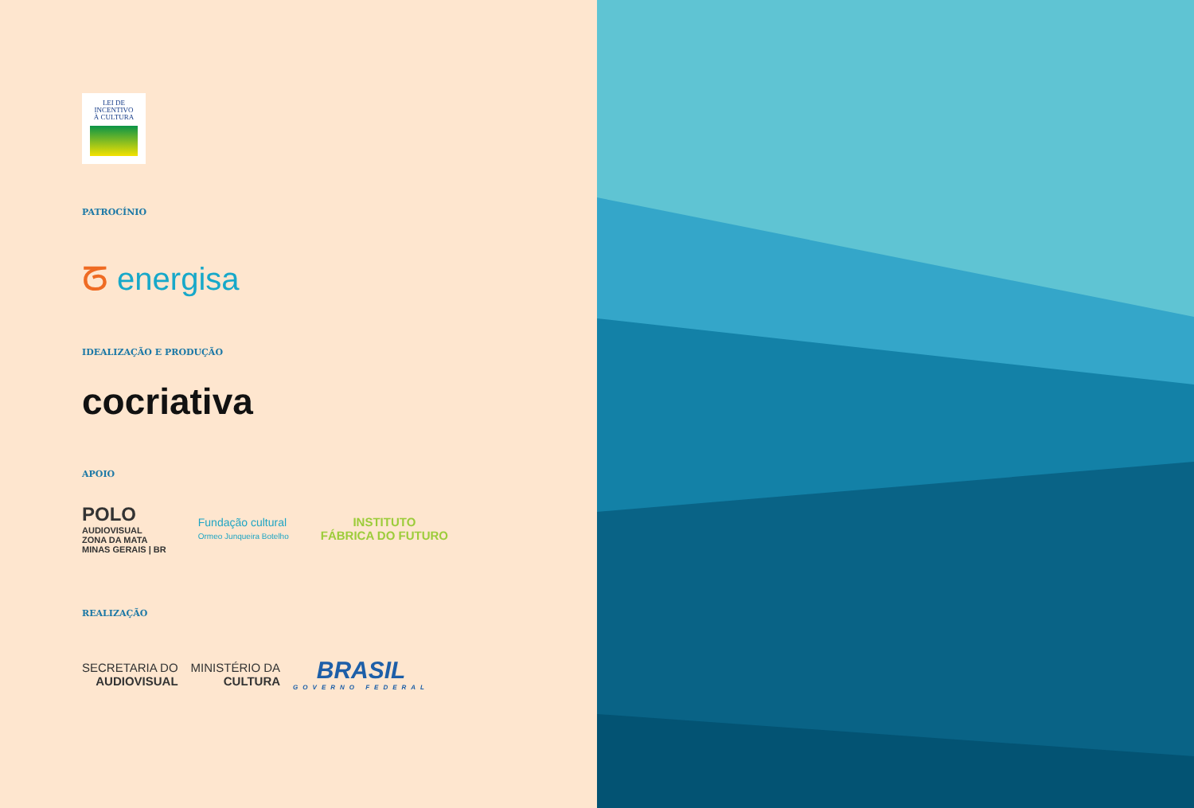LEI DE
INCENTIVO
À CULTURA
PATROCÍNIO
ᘔ energisa
IDEALIZAÇÃO E PRODUÇÃO
cocriativa
APOIO
POLO
AUDIOVISUAL
ZONA DA MATA
MINAS GERAIS | BR
Fundação cultural
Ormeo Junqueira Botelho
INSTITUTO
FÁBRICA DO FUTURO
REALIZAÇÃO
SECRETARIA DO
AUDIOVISUAL
MINISTÉRIO DA
CULTURA
BRASIL
GOVERNO FEDERAL